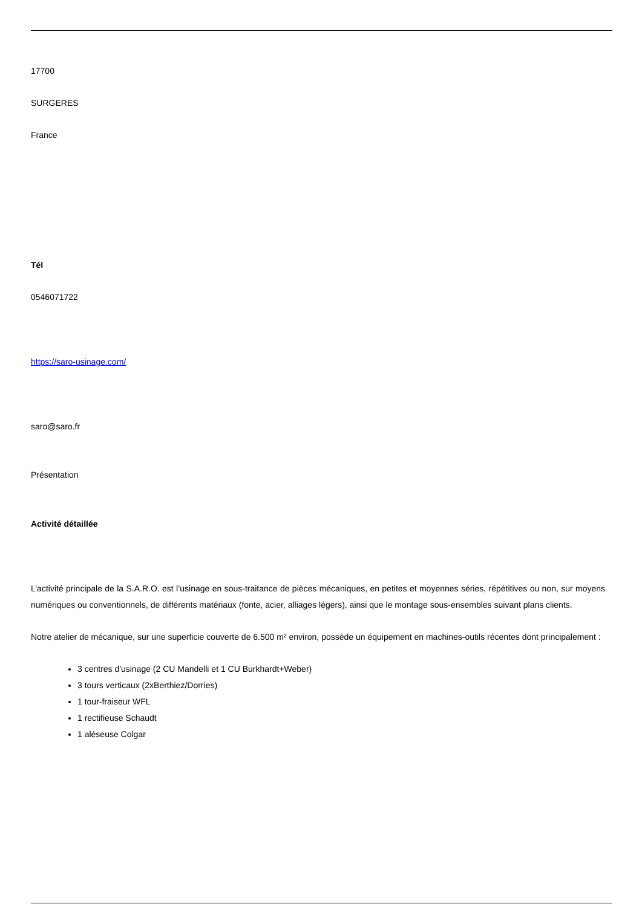17700
SURGERES
France
Tél
0546071722
https://saro-usinage.com/
saro@saro.fr
Présentation
Activité détaillée
L’activité principale de la S.A.R.O. est l’usinage en sous-traitance de pièces mécaniques, en petites et moyennes séries, répétitives ou non, sur moyens numériques ou conventionnels, de différents matériaux (fonte, acier, alliages légers), ainsi que le montage sous-ensembles suivant plans clients.
Notre atelier de mécanique, sur une superficie couverte de 6.500 m² environ, possède un équipement en machines-outils récentes dont principalement :
3 centres d'usinage (2 CU Mandelli et 1 CU Burkhardt+Weber)
3 tours verticaux (2xBerthiez/Dorries)
1 tour-fraiseur WFL
1 rectifieuse Schaudt
1 aléseuse Colgar